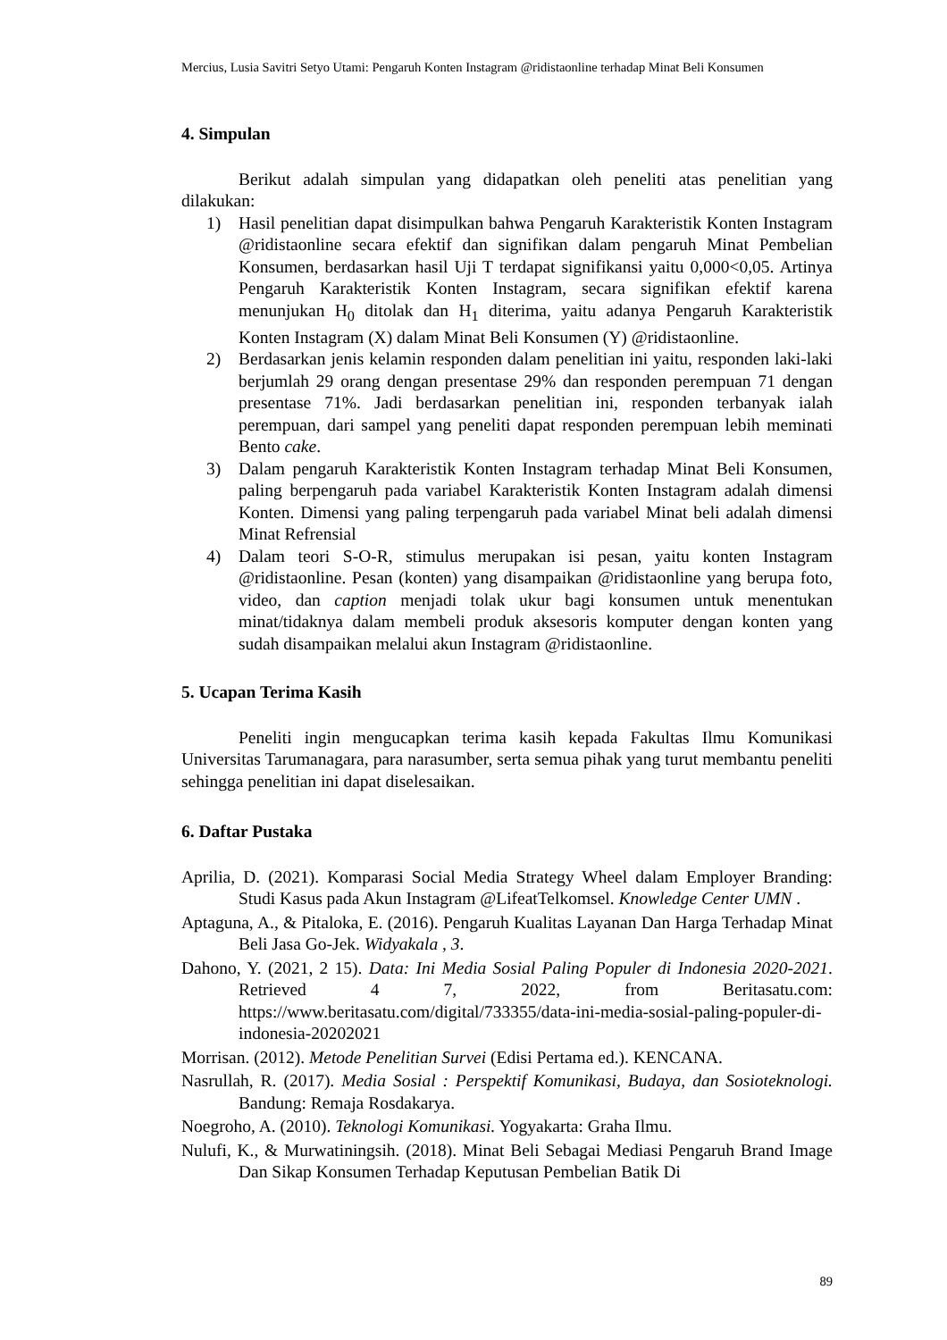Mercius, Lusia Savitri Setyo Utami: Pengaruh Konten Instagram @ridistaonline terhadap Minat Beli Konsumen
4. Simpulan
Berikut adalah simpulan yang didapatkan oleh peneliti atas penelitian yang dilakukan:
1) Hasil penelitian dapat disimpulkan bahwa Pengaruh Karakteristik Konten Instagram @ridistaonline secara efektif dan signifikan dalam pengaruh Minat Pembelian Konsumen, berdasarkan hasil Uji T terdapat signifikansi yaitu 0,000<0,05. Artinya Pengaruh Karakteristik Konten Instagram, secara signifikan efektif karena menunjukan H<sub>0</sub> ditolak dan H<sub>1</sub> diterima, yaitu adanya Pengaruh Karakteristik Konten Instagram (X) dalam Minat Beli Konsumen (Y) @ridistaonline.
2) Berdasarkan jenis kelamin responden dalam penelitian ini yaitu, responden laki-laki berjumlah 29 orang dengan presentase 29% dan responden perempuan 71 dengan presentase 71%. Jadi berdasarkan penelitian ini, responden terbanyak ialah perempuan, dari sampel yang peneliti dapat responden perempuan lebih meminati Bento cake.
3) Dalam pengaruh Karakteristik Konten Instagram terhadap Minat Beli Konsumen, paling berpengaruh pada variabel Karakteristik Konten Instagram adalah dimensi Konten. Dimensi yang paling terpengaruh pada variabel Minat beli adalah dimensi Minat Refrensial
4) Dalam teori S-O-R, stimulus merupakan isi pesan, yaitu konten Instagram @ridistaonline. Pesan (konten) yang disampaikan @ridistaonline yang berupa foto, video, dan caption menjadi tolak ukur bagi konsumen untuk menentukan minat/tidaknya dalam membeli produk aksesoris komputer dengan konten yang sudah disampaikan melalui akun Instagram @ridistaonline.
5. Ucapan Terima Kasih
Peneliti ingin mengucapkan terima kasih kepada Fakultas Ilmu Komunikasi Universitas Tarumanagara, para narasumber, serta semua pihak yang turut membantu peneliti sehingga penelitian ini dapat diselesaikan.
6. Daftar Pustaka
Aprilia, D. (2021). Komparasi Social Media Strategy Wheel dalam Employer Branding: Studi Kasus pada Akun Instagram @LifeatTelkomsel. Knowledge Center UMN .
Aptaguna, A., & Pitaloka, E. (2016). Pengaruh Kualitas Layanan Dan Harga Terhadap Minat Beli Jasa Go-Jek. Widyakala , 3.
Dahono, Y. (2021, 2 15). Data: Ini Media Sosial Paling Populer di Indonesia 2020-2021. Retrieved 4 7, 2022, from Beritasatu.com: https://www.beritasatu.com/digital/733355/data-ini-media-sosial-paling-populer-di-indonesia-20202021
Morrisan. (2012). Metode Penelitian Survei (Edisi Pertama ed.). KENCANA.
Nasrullah, R. (2017). Media Sosial : Perspektif Komunikasi, Budaya, dan Sosioteknologi. Bandung: Remaja Rosdakarya.
Noegroho, A. (2010). Teknologi Komunikasi. Yogyakarta: Graha Ilmu.
Nulufi, K., & Murwatiningsih. (2018). Minat Beli Sebagai Mediasi Pengaruh Brand Image Dan Sikap Konsumen Terhadap Keputusan Pembelian Batik Di
89